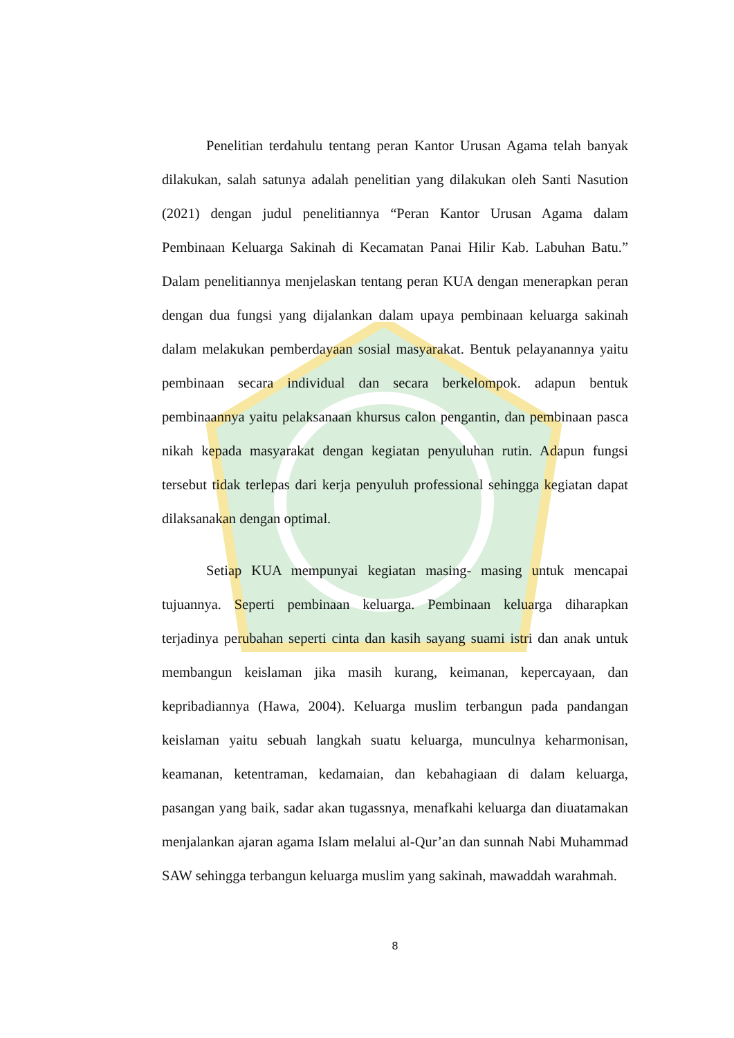Penelitian terdahulu tentang peran Kantor Urusan Agama telah banyak dilakukan, salah satunya adalah penelitian yang dilakukan oleh Santi Nasution (2021) dengan judul penelitiannya “Peran Kantor Urusan Agama dalam Pembinaan Keluarga Sakinah di Kecamatan Panai Hilir Kab. Labuhan Batu.” Dalam penelitiannya menjelaskan tentang peran KUA dengan menerapkan peran dengan dua fungsi yang dijalankan dalam upaya pembinaan keluarga sakinah dalam melakukan pemberdayaan sosial masyarakat. Bentuk pelayanannya yaitu pembinaan secara individual dan secara berkelompok. adapun bentuk pembinaannya yaitu pelaksanaan khursus calon pengantin, dan pembinaan pasca nikah kepada masyarakat dengan kegiatan penyuluhan rutin. Adapun fungsi tersebut tidak terlepas dari kerja penyuluh professional sehingga kegiatan dapat dilaksanakan dengan optimal.
Setiap KUA mempunyai kegiatan masing- masing untuk mencapai tujuannya. Seperti pembinaan keluarga. Pembinaan keluarga diharapkan terjadinya perubahan seperti cinta dan kasih sayang suami istri dan anak untuk membangun keislaman jika masih kurang, keimanan, kepercayaan, dan kepribadiannya (Hawa, 2004). Keluarga muslim terbangun pada pandangan keislaman yaitu sebuah langkah suatu keluarga, munculnya keharmonisan, keamanan, ketentraman, kedamaian, dan kebahagiaan di dalam keluarga, pasangan yang baik, sadar akan tugassnya, menafkahi keluarga dan diuatamakan menjalankan ajaran agama Islam melalui al-Qur’an dan sunnah Nabi Muhammad SAW sehingga terbangun keluarga muslim yang sakinah, mawaddah warahmah.
8